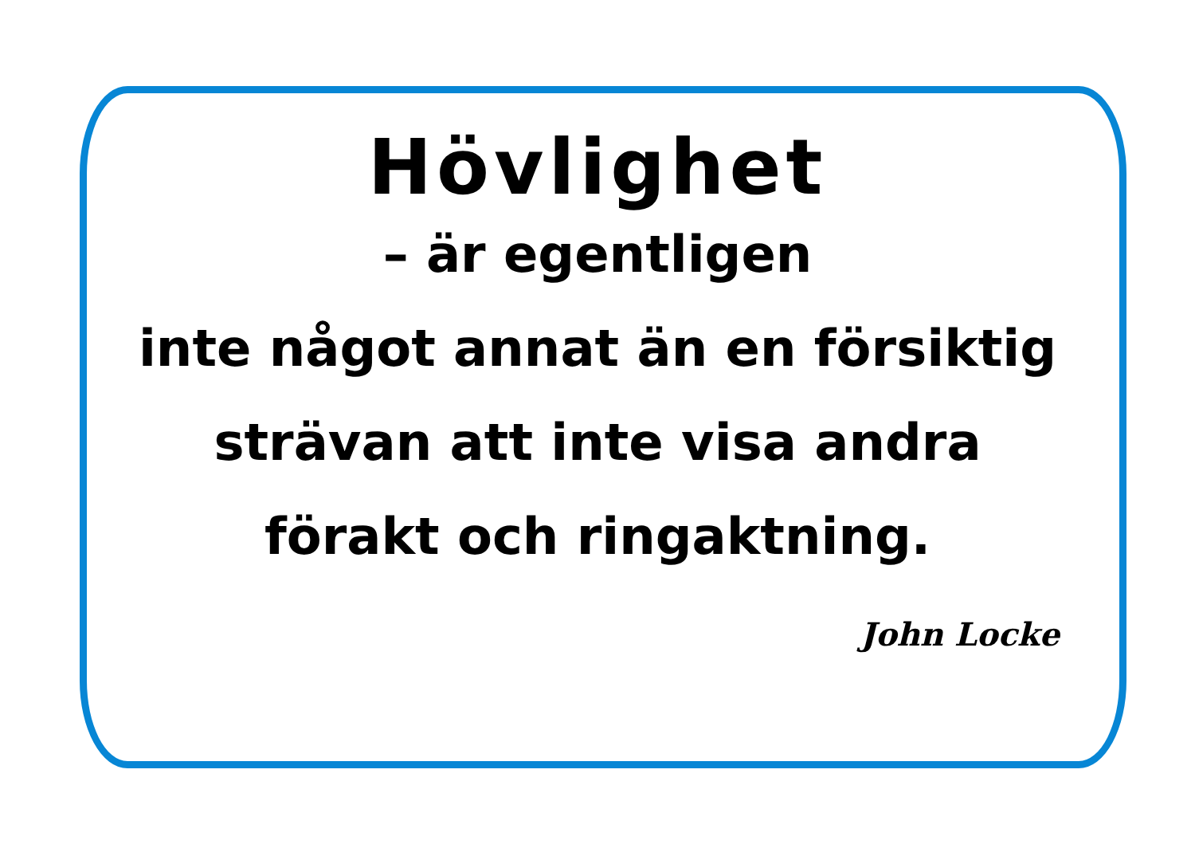Hövlighet
– är egentligen
inte något annat än en försiktig
strävan att inte visa andra
förakt och ringaktning.
John Locke